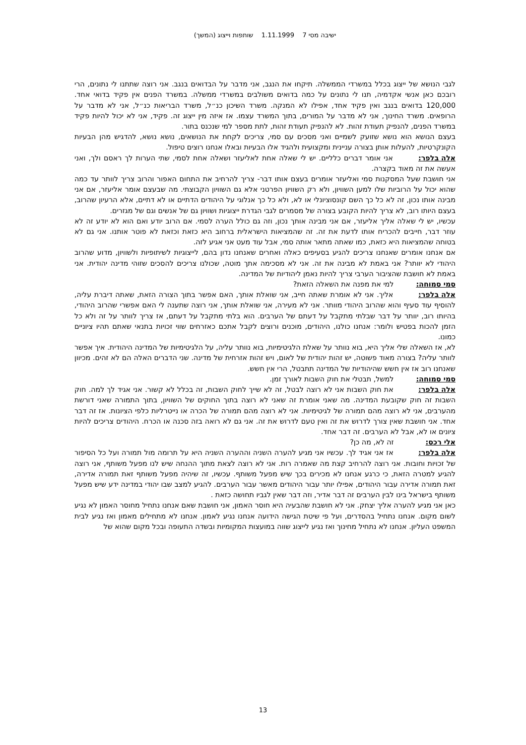ישיבה מסי 7 1.11.1999 שותפות וייצוג (המשך)
לגבי הנושא של ייצוג בכלל במשרדי הממשלה. תיקחו את הנגב, אני מדבר על הבדואים בנגב. אני רוצה שתתנו לי נתונים, הרי רובכם כאן אנשי אקדמיה, תנו לי נתונים על כמה בדואים משולבים במשרדי ממשלה. במשרד הפנים אין פקיד בדואי אחד. 120,000 בדואים בנגב ואין פקיד אחד, אפילו לא המנקה. משרד השיכון כנ״ל, משרד הבריאות כנ״ל, אני לא מדבר על הרופאים. משרד החינוך, אני לא מדבר על המורים, בתוך המשרד עצמו. אז איזה מין ייצוג זה. פקיד, אני לא יכול להיות פקיד במשרד הפנים, להנפיק תעודת זהות. לא להנפיק תעודת זהות, לתת מספר למי שנכנס בתור.
בעצם הנושא הוא נושא שזועק לשמיים ואני מסכים עם סמי, צריכים לקחת את הנושאים, נושא נושא, להדגיש מהן הבעיות הקונקרטיות, להעלות אותן בצורה עניינית ומקצועית ולהגיד אלו הבעיות ובאלו אנחנו רוצים טיפול.
אלה בלפר: אני אומר דברים כלליים. יש לי שאלה אחת לאליעזר ושאלה אחת לסמי, שתי הערות לך ראסם ולך, ואני אעשה את זה מאוד בקצרה.
אני חושבת שעל המסקנות סמי ואליעזר אומרים בעצם אותו דבר- צריך להרחיב את התחום האפור והרוב צריך לוותר עד כמה שהוא יכול על הרוביות שלו למען השוויון, ולא רק השוויון הפרטני אלא גם השוויון הקבוצתי. מה שבעצם אומר אליעזר, אם אני מבינה אותו נכון, זה לא כל כך השם קונסוציונלי או לא, ולא כל כך אנלוגי על היהודים הדתיים או לא דתיים, אלא הרעיון שהרוב, בעצם היותו רוב, לא צריך להיות הקובע בצורה של מסמרים לגבי הגדרת ייצוגיות ושוויון גם של אנשים וגם של מגזרים.
עכשיו, יש לי שאלה אליך אליעזר, אם אני מבינה אותך נכון, וזה גם כולל הערה לסמי. אם הרוב יודע ואם הוא לא יודע זה לא עוזר דבר, חייבים להכריח אותו לדעת את זה. זה שהמציאות הישראלית ברחוב היא כזאת וכזאת לא פוטר אותנו. אני גם לא בטוחה שהמציאות היא כזאת, כמו שאתה מתאר אותה סמי, אבל עוד מעט אני אגיע לזה.
אם אנחנו אומרים שאנחנו צריכים להגיע בסעיפים כאלה ואחרים שאנחנו נדון בהם, לייצוגיות לשיתופיות ולשוויון, מדוע שהרוב היהודי לא יוותר? אני באמת לא מבינה את זה. אני לא מסכימה אתך מוטה, שכולנו צריכים להסכים שזוהי מדינה יהודית. אני באמת לא חושבת שהציבור הערבי צריך להיות נאמן ליהודיות של המדינה.
סמי סמוחה: למי את מפנה את השאלה הזאת?
אלה בלפר: אליך. אני לא אומרת שאתה חייב, אני שואלת אותך, האם אפשר בתוך הצורה הזאת, שאתה דיברת עליה, להוסיף עוד סעיף והוא שהרוב היהודי מוותר. אני לא מעירה, אני שואלת אותך, אני רוצה שתענה לי האם אפשרי שהרוב היהודי, בהיותו רוב, יוותר על דבר שבלתי מתקבל על דעתם של הערבים. הוא בלתי מתקבל על דעתם, אז צריך לוותר על זה ולא כל הזמן להכות בפטיש ולומר: אנחנו כולנו, היהודים, מוכנים ורוצים לקבל אתכם כאזרחים שווי זכויות בתנאי שאתם תהיו ציוניים כמונו.
לא, אז השאלה שלי אליך היא, בוא נוותר על שאלת הלגיטימיות, בוא נוותר עליה, על הלגיטימיות של המדינה היהודית. איך אפשר לוותר עליה? בצורה מאוד פשוטה, יש זהות יהודית של לאום, ויש זהות אזרחית של מדינה. שני הדברים האלה הם לא זהים. מכיוון שאנחנו רוב אז אין חשש שהיהודיות של המדינה תתבטל, הרי אין חשש.
סמי סמוחה: למשל, תבטלי את חוק השבות לאורך זמן.
אלה בלפר: את חוק השבות אני לא רוצה לבטל, זה לא שייך לחוק השבות, זה בכלל לא קשור. אני אגיד לך למה. חוק השבות זה חוק שקובעת המדינה. מה שאני אומרת זה שאני לא רוצה בתוך החוקים של השוויון, בתוך התמורה שאני דורשת מהערבים, אני לא רוצה מהם תמורה של לגיטימיות. אני לא רוצה מהם תמורה של הכרה או נייטרליות כלפי הציונות. אז זה דבר אחד. אני חושבת שאין צורך לדרוש את זה ואין טעם לדרוש את זה. אני גם לא רואה בזה סכנה או הכרח. היהודים צריכים להיות ציונים או לא, אבל לא הערבים. זה דבר אחד.
אלי רכס: זה לא, מה כן?
אלה בלפר: אז אני אגיד לך. עכשיו אני מגיע להערה השניה וההערה השניה היא על תרומה מול תמורה ועל כל הסיפור של זכויות וחובות. אני רוצה להרחיב קצת מה שאמרה רות. אני לא רוצה לצאת מתוך ההנחה שיש לנו מפעל משותף, אני רוצה להגיע למטרה הזאת, כי כרגע אנחנו לא מכירים בכך שיש מפעל משותף. עכשיו, זה שיהיה מפעל משותף זאת תמורה אדירה, זאת תמורה אדירה עבור היהודים, אפילו יותר עבור היהודים מאשר עבור הערבים. להגיע למצב שבו יהודי במדינה ידע שיש מפעל משותף בישראל בינו לבין הערבים זה דבר אדיר, וזה דבר שאין לגביו תחושה כזאת .
כאן אני מגיע להערה אליך יצחק. אני לא חושבת שהבעיה היא חוסר האמון, אני חושבת שאם אנחנו נתחיל מחוסר האמון לא נגיע לשום מקום. אנחנו נתחיל בהסדרים, ועל פי שיטת הגישה הידועה אנחנו נגיע לאמון. אנחנו לא מתחילים מאמון ואז נגיע לבית המשפט העליון. אנחנו לא נתחיל מחינוך ואז נגיע לייצוג שווה במועצות המקומיות ובשדה התעופה ובכל מקום שהוא של
13